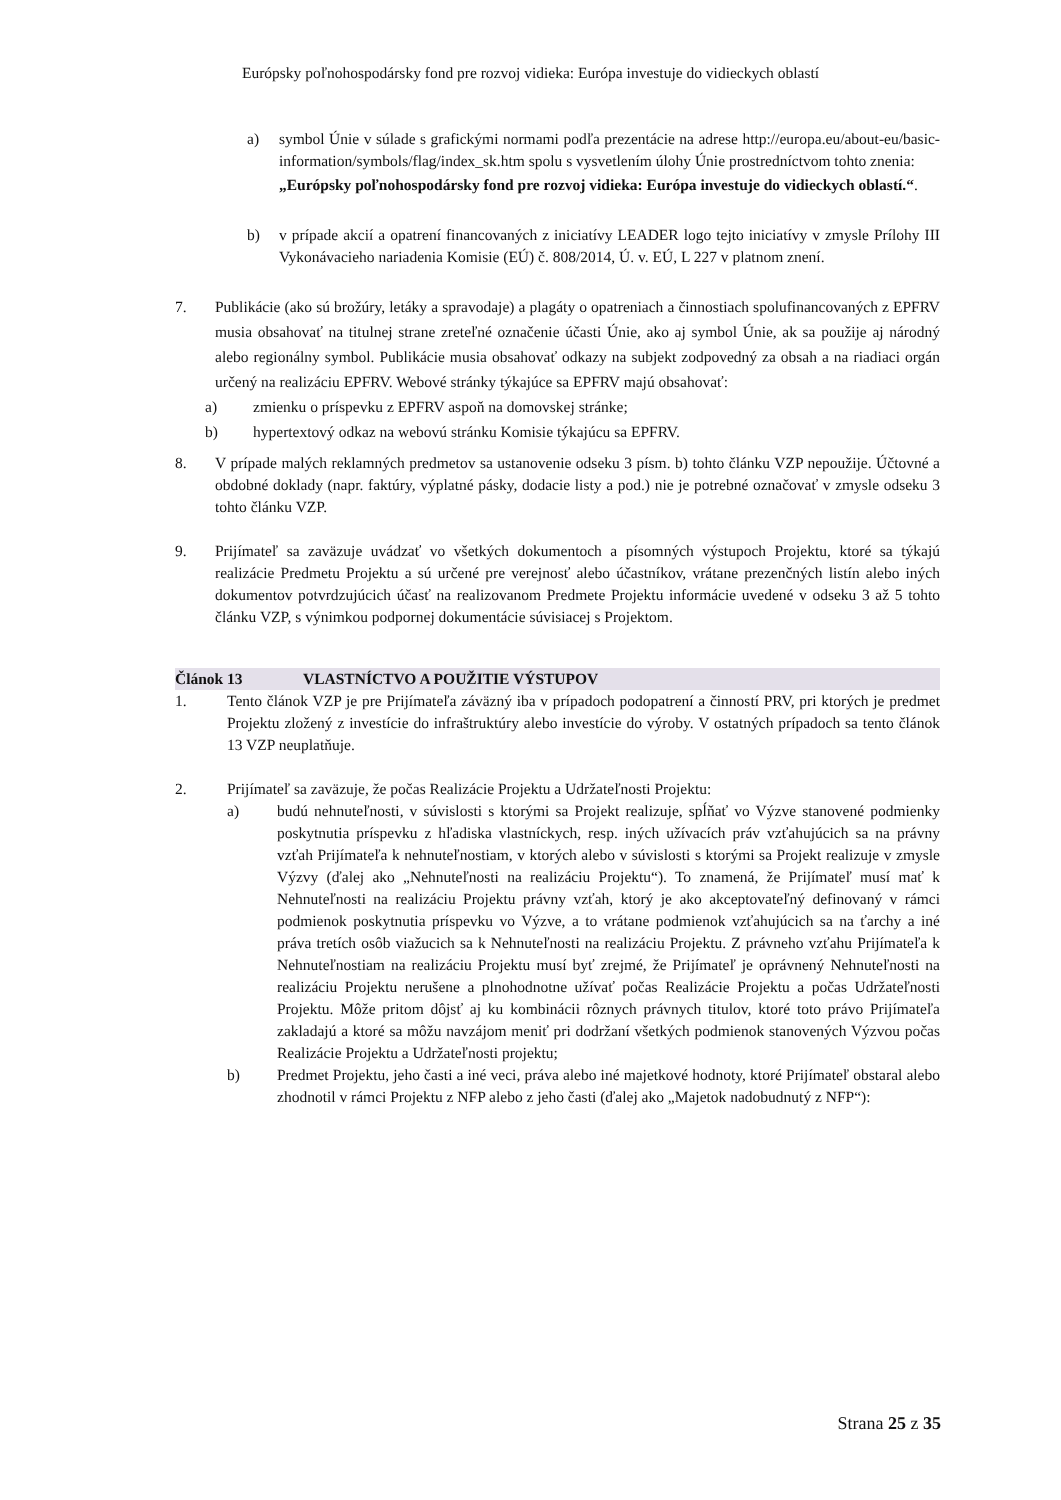Európsky poľnohospodársky fond pre rozvoj vidieka: Európa investuje do vidieckych oblastí
a) symbol Únie v súlade s grafickými normami podľa prezentácie na adrese http://europa.eu/about-eu/basic-information/symbols/flag/index_sk.htm spolu s vysvetlením úlohy Únie prostredníctvom tohto znenia:
„Európsky poľnohospodársky fond pre rozvoj vidieka: Európa investuje do vidieckych oblastí.“.
b) v prípade akcií a opatrení financovaných z iniciatívy LEADER logo tejto iniciatívy v zmysle Prílohy III Vykonávacieho nariadenia Komisie (EÚ) č. 808/2014, Ú. v. EÚ, L 227 v platnom znení.
7. Publikácie (ako sú brožúry, letáky a spravodaje) a plagáty o opatreniach a činnostiach spolufinancovaných z EPFRV musia obsahovať na titulnej strane zreteľné označenie účasti Únie, ako aj symbol Únie, ak sa použije aj národný alebo regionálny symbol. Publikácie musia obsahovať odkazy na subjekt zodpovedný za obsah a na riadiaci orgán určený na realizáciu EPFRV. Webové stránky týkajúce sa EPFRV majú obsahovať:
a) zmienku o príspevku z EPFRV aspoň na domovskej stránke;
b) hypertextový odkaz na webovú stránku Komisie týkajúcu sa EPFRV.
8. V prípade malých reklamných predmetov sa ustanovenie odseku 3 písm. b) tohto článku VZP nepoužije. Účtovné a obdobné doklady (napr. faktúry, výplatné pásky, dodacie listy a pod.) nie je potrebné označovať v zmysle odseku 3 tohto článku VZP.
9. Prijímateľ sa zaväzuje uvádzať vo všetkých dokumentoch a písomných výstupoch Projektu, ktoré sa týkajú realizácie Predmetu Projektu a sú určené pre verejnosť alebo účastníkov, vrátane prezenčných listín alebo iných dokumentov potvrdzujúcich účasť na realizovanom Predmete Projektu informácie uvedené v odseku 3 až 5 tohto článku VZP, s výnimkou podpornej dokumentácie súvisiacej s Projektom.
Článok 13 VLASTNÍCTVO A POUŽITIE VÝSTUPOV
1. Tento článok VZP je pre Prijímateľa záväzný iba v prípadoch podopatrení a činností PRV, pri ktorých je predmet Projektu zložený z investície do infraštruktúry alebo investície do výroby. V ostatných prípadoch sa tento článok 13 VZP neuplatňuje.
2. Prijímateľ sa zaväzuje, že počas Realizácie Projektu a Udržateľnosti Projektu:
a) budú nehnuteľnosti, v súvislosti s ktorými sa Projekt realizuje, spĺňať vo Výzve stanovené podmienky poskytnutia príspevku z hľadiska vlastníckych, resp. iných užívacích práv vzťahujúcich sa na právny vzťah Prijímateľa k nehnuteľnostiam, v ktorých alebo v súvislosti s ktorými sa Projekt realizuje v zmysle Výzvy (ďalej ako „Nehnuteľnosti na realizáciu Projektu“). To znamená, že Prijímateľ musí mať k Nehnuteľnosti na realizáciu Projektu právny vzťah, ktorý je ako akceptovateľný definovaný v rámci podmienok poskytnutia príspevku vo Výzve, a to vrátane podmienok vzťahujúcich sa na ťarchy a iné práva tretích osôb viažucich sa k Nehnuteľnosti na realizáciu Projektu. Z právneho vzťahu Prijímateľa k Nehnuteľnostiam na realizáciu Projektu musí byť zrejmé, že Prijímateľ je oprávnený Nehnuteľnosti na realizáciu Projektu nerušene a plnohodnotne užívať počas Realizácie Projektu a počas Udržateľnosti Projektu. Môže pritom dôjsť aj ku kombinácii rôznych právnych titulov, ktoré toto právo Prijímateľa zakladajú a ktoré sa môžu navzájom meniť pri dodržaní všetkých podmienok stanovených Výzvou počas Realizácie Projektu a Udržateľnosti projektu;
b) Predmet Projektu, jeho časti a iné veci, práva alebo iné majetkové hodnoty, ktoré Prijímateľ obstaral alebo zhodnotil v rámci Projektu z NFP alebo z jeho časti (ďalej ako „Majetok nadobudnutý z NFP“):
Strana 25 z 35